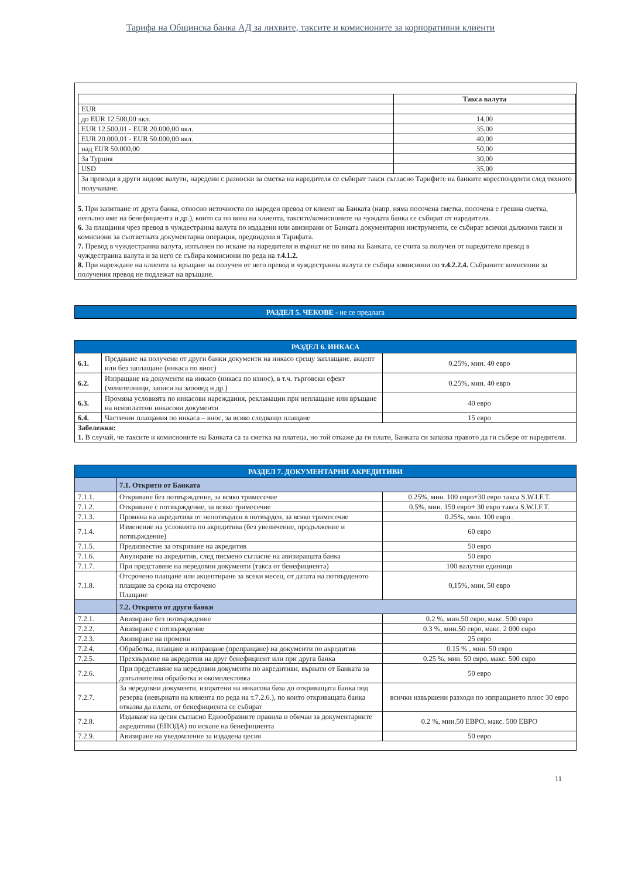Тарифа на Общинска банка АД за лихвите, таксите и комисионите за корпоративни клиенти
| | Такса валута |
| --- | --- |
| EUR | |
| до EUR 12.500,00 вкл. | 14,00 |
| EUR 12.500,01 - EUR 20.000,00 вкл. | 35,00 |
| EUR 20.000,01 - EUR 50.000,00 вкл. | 40,00 |
| над EUR 50.000,00 | 50,00 |
| За Турция | 30,00 |
| USD | 35,00 |
| За преводи в други видове валути, наредени с разноски за сметка на наредителя се събират такси съгласно Тарифите на банките кореспонденти след тяхното получаване. | |
5. При запитване от друга банка, относно неточности по нареден превод от клиент на Банката (напр. няма посочена сметка, посочена е грешна сметка, непълно име на бенефициента и др.), които са по вина на клиента, таксите/комисионите на чуждата банка се събират от наредителя.
6. За плащания чрез превод в чуждестранна валута по издадени или авизирани от Банката документарни инструменти, се събират всички дължими такси и комисиони за съответната документарна операция, предвидени в Тарифата.
7. Превод в чуждестранна валута, изпълнен по искане на наредителя и върнат не по вина на Банката, се счита за получен от наредителя превод в чуждестранна валута и за него се събира комисиони по реда на т.4.1.2.
8. При нареждане на клиента за връщане на получен от него превод в чуждестранна валута се събира комисиони по т.4.2.2.4. Събраните комисиони за получения превод не подлежат на връщане.
| РАЗДЕЛ 5. ЧЕКОВЕ - не се предлага |
| РАЗДЕЛ 6. ИНКАСА | | |
| 6.1. | Предаване на получени от други банки документи на инкасо срещу заплащане, акцепт или без заплащане (инкаса по внос) | 0.25%, мин. 40 евро |
| 6.2. | Изпращане на документи на инкасо (инкаса по износ), в т.ч. търговски ефект (менителници, записи на заповед и др.) | 0.25%, мин. 40 евро |
| 6.3. | Промяна условията по инкасови нареждания, рекламации при неплащане или връщане на неизплатени инкасови документи | 40 евро |
| 6.4. | Частични плащания по инкаса – внос, за всяко следващо плащане | 15 евро |
| Забележки: 1. В случай, че таксите и комисионите на Банката са за сметка на платеца, но той откаже да ги плати, Банката си запазва правото да ги събере от наредителя. | | |
| РАЗДЕЛ 7. ДОКУМЕНТАРНИ АКРЕДИТИВИ | | |
| | 7.1. Открити от Банката | |
| 7.1.1. | Откриване без потвърждение, за всяко тримесечие | 0.25%, мин. 100 евро+30 евро такса S.W.I.F.T. |
| 7.1.2. | Откриване с потвърждение, за всяко тримесечие | 0.5%, мин. 150 евро+ 30 евро такса S.W.I.F.T. |
| 7.1.3. | Промяна на акредитива от непотвърден в потвърден, за всяко тримесечие | 0.25%, мин. 100 евро . |
| 7.1.4. | Изменение на условията по акредитива (без увеличение, продължение и потвърждение) | 60 евро |
| 7.1.5. | Предизвестие за откриване на акредитив | 50 евро |
| 7.1.6. | Анулиране на акредитив, след писмено съгласие на авизиращата банка | 50 евро |
| 7.1.7. | При представяне на нередовни документи (такса от бенефициента) | 100 валутни единици |
| 7.1.8. | Отсрочено плащане или акцептиране за всеки месец, от датата на потвърденото плащане за срока на отсрочено Плащане | 0,15%, мин. 50 евро |
| | 7.2. Открити от други банки | |
| 7.2.1. | Авизиране без потвърждение | 0.2 %, мин.50 евро, макс. 500 евро |
| 7.2.2. | Авизиране с потвърждение | 0.3 %, мин.50 евро, макс. 2 000 евро |
| 7.2.3. | Авизиране на промени | 25 евро |
| 7.2.4. | Обработка, плащане и изпращане (препращане) на документи по акредитив | 0.15 % , мин. 50 евро |
| 7.2.5. | Прехвърляне на акредитив на друг бенефициент или при друга банка | 0.25 %, мин. 50 евро, макс. 500 евро |
| 7.2.6. | При представяне на нередовни документи по акредитиви, върнати от Банката за допълнителна обработка и окомплектовка | 50 евро |
| 7.2.7. | За нередовни документи, изпратени на инкасова база до откриващата банка под резерва (невърнати на клиента по реда на т.7.2.6.), по които откриващата банка отказва да плати, от бенефициента се събират | всички извършени разходи по изпращането плюс 30 евро |
| 7.2.8. | Издаване на цесия съгласно Еднообразните правила и обичаи за документарните акредитиви (ЕПОДА) по искане на бенефициента | 0.2 %, мин.50 ЕВРО, макс. 500 ЕВРО |
| 7.2.9. | Авизиране на уведомление за издадена цесия | 50 евро |
11